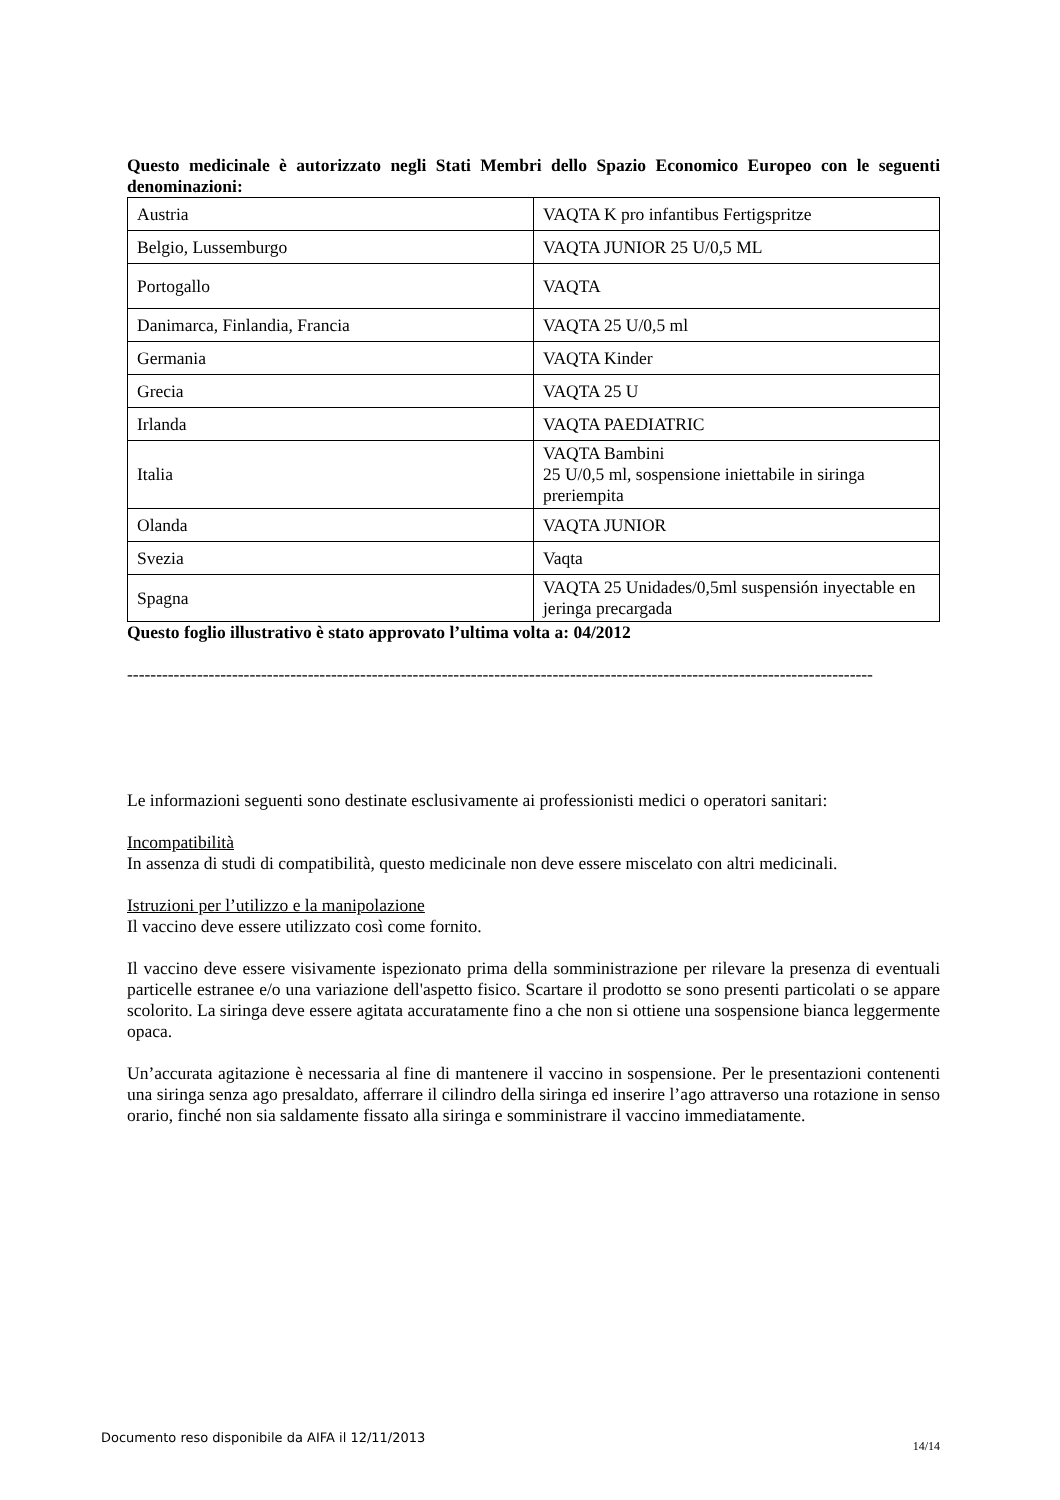Questo medicinale è autorizzato negli Stati Membri dello Spazio Economico Europeo con le seguenti denominazioni:
| Austria | VAQTA K pro infantibus Fertigspritze |
| Belgio, Lussemburgo | VAQTA JUNIOR 25 U/0,5 ML |
| Portogallo | VAQTA |
| Danimarca, Finlandia, Francia | VAQTA 25 U/0,5 ml |
| Germania | VAQTA Kinder |
| Grecia | VAQTA 25 U |
| Irlanda | VAQTA PAEDIATRIC |
| Italia | VAQTA Bambini 25 U/0,5 ml, sospensione iniettabile in siringa preriempita |
| Olanda | VAQTA JUNIOR |
| Svezia | Vaqta |
| Spagna | VAQTA 25 Unidades/0,5ml suspensión inyectable en jeringa precargada |
Questo foglio illustrativo è stato approvato l’ultima volta a: 04/2012
--------------------------------------------------------------------------------------------------------------------------------
Le informazioni seguenti sono destinate esclusivamente ai professionisti medici o operatori sanitari:
Incompatibilità
In assenza di studi di compatibilità, questo medicinale non deve essere miscelato con altri medicinali.
Istruzioni per l’utilizzo e la manipolazione
Il vaccino deve essere utilizzato così come fornito.
Il vaccino deve essere visivamente ispezionato prima della somministrazione per rilevare la presenza di eventuali particelle estranee e/o una variazione dell'aspetto fisico. Scartare il prodotto se sono presenti particolati o se appare scolorito. La siringa deve essere agitata accuratamente fino a che non si ottiene una sospensione bianca leggermente opaca.
Un’accurata agitazione è necessaria al fine di mantenere il vaccino in sospensione. Per le presentazioni contenenti una siringa senza ago presaldato, afferrare il cilindro della siringa ed inserire l’ago attraverso una rotazione in senso orario, finché non sia saldamente fissato alla siringa e somministrare il vaccino immediatamente.
14/14
Documento reso disponibile da AIFA il 12/11/2013